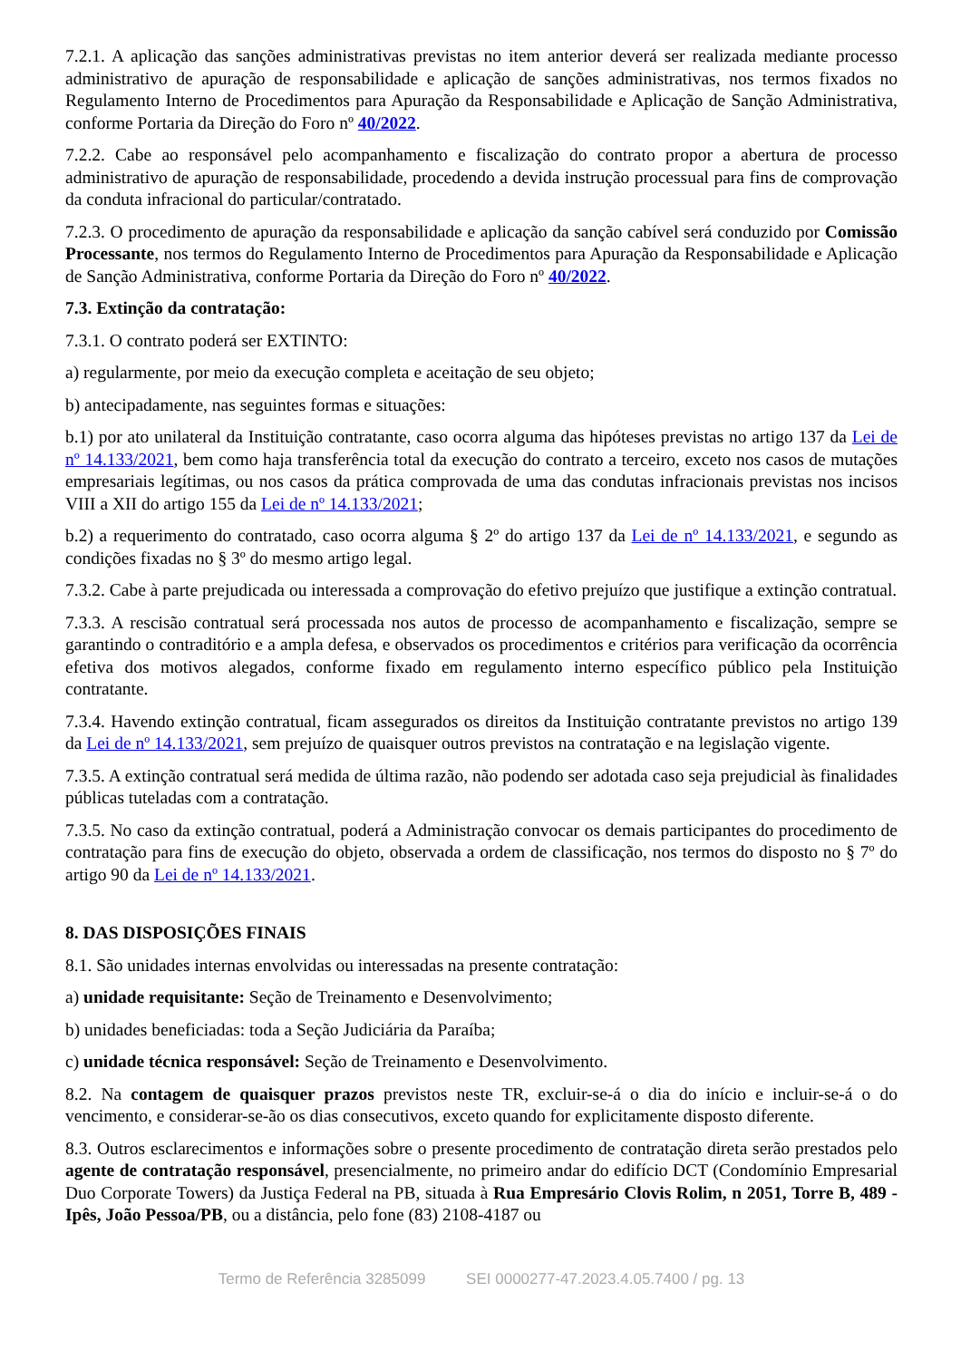7.2.1. A aplicação das sanções administrativas previstas no item anterior deverá ser realizada mediante processo administrativo de apuração de responsabilidade e aplicação de sanções administrativas, nos termos fixados no Regulamento Interno de Procedimentos para Apuração da Responsabilidade e Aplicação de Sanção Administrativa, conforme Portaria da Direção do Foro nº 40/2022.
7.2.2. Cabe ao responsável pelo acompanhamento e fiscalização do contrato propor a abertura de processo administrativo de apuração de responsabilidade, procedendo a devida instrução processual para fins de comprovação da conduta infracional do particular/contratado.
7.2.3. O procedimento de apuração da responsabilidade e aplicação da sanção cabível será conduzido por Comissão Processante, nos termos do Regulamento Interno de Procedimentos para Apuração da Responsabilidade e Aplicação de Sanção Administrativa, conforme Portaria da Direção do Foro nº 40/2022.
7.3. Extinção da contratação:
7.3.1. O contrato poderá ser EXTINTO:
a) regularmente, por meio da execução completa e aceitação de seu objeto;
b) antecipadamente, nas seguintes formas e situações:
b.1) por ato unilateral da Instituição contratante, caso ocorra alguma das hipóteses previstas no artigo 137 da Lei de nº 14.133/2021, bem como haja transferência total da execução do contrato a terceiro, exceto nos casos de mutações empresariais legítimas, ou nos casos da prática comprovada de uma das condutas infracionais previstas nos incisos VIII a XII do artigo 155 da Lei de nº 14.133/2021;
b.2) a requerimento do contratado, caso ocorra alguma § 2º do artigo 137 da Lei de nº 14.133/2021, e segundo as condições fixadas no § 3º do mesmo artigo legal.
7.3.2. Cabe à parte prejudicada ou interessada a comprovação do efetivo prejuízo que justifique a extinção contratual.
7.3.3. A rescisão contratual será processada nos autos de processo de acompanhamento e fiscalização, sempre se garantindo o contraditório e a ampla defesa, e observados os procedimentos e critérios para verificação da ocorrência efetiva dos motivos alegados, conforme fixado em regulamento interno específico público pela Instituição contratante.
7.3.4. Havendo extinção contratual, ficam assegurados os direitos da Instituição contratante previstos no artigo 139 da Lei de nº 14.133/2021, sem prejuízo de quaisquer outros previstos na contratação e na legislação vigente.
7.3.5. A extinção contratual será medida de última razão, não podendo ser adotada caso seja prejudicial às finalidades públicas tuteladas com a contratação.
7.3.5. No caso da extinção contratual, poderá a Administração convocar os demais participantes do procedimento de contratação para fins de execução do objeto, observada a ordem de classificação, nos termos do disposto no § 7º do artigo 90 da Lei de nº 14.133/2021.
8. DAS DISPOSIÇÕES FINAIS
8.1. São unidades internas envolvidas ou interessadas na presente contratação:
a) unidade requisitante: Seção de Treinamento e Desenvolvimento;
b) unidades beneficiadas: toda a Seção Judiciária da Paraíba;
c) unidade técnica responsável: Seção de Treinamento e Desenvolvimento.
8.2. Na contagem de quaisquer prazos previstos neste TR, excluir-se-á o dia do início e incluir-se-á o do vencimento, e considerar-se-ão os dias consecutivos, exceto quando for explicitamente disposto diferente.
8.3. Outros esclarecimentos e informações sobre o presente procedimento de contratação direta serão prestados pelo agente de contratação responsável, presencialmente, no primeiro andar do edifício DCT (Condomínio Empresarial Duo Corporate Towers) da Justiça Federal na PB, situada à Rua Empresário Clovis Rolim, n 2051, Torre B, 489 - Ipês, João Pessoa/PB, ou a distância, pelo fone (83) 2108-4187 ou
Termo de Referência 3285099 SEI 0000277-47.2023.4.05.7400 / pg. 13